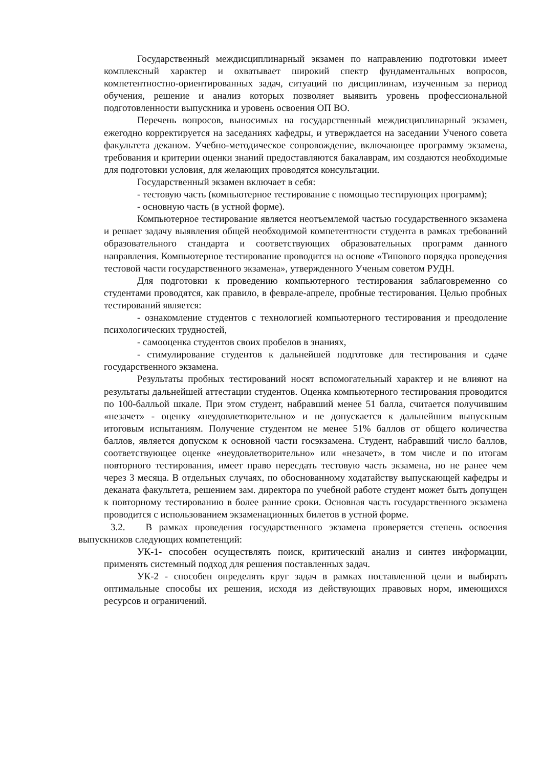Государственный междисциплинарный экзамен по направлению подготовки имеет комплексный характер и охватывает широкий спектр фундаментальных вопросов, компетентностно-ориентированных задач, ситуаций по дисциплинам, изученным за период обучения, решение и анализ которых позволяет выявить уровень профессиональной подготовленности выпускника и уровень освоения ОП ВО.
Перечень вопросов, выносимых на государственный междисциплинарный экзамен, ежегодно корректируется на заседаниях кафедры, и утверждается на заседании Ученого совета факультета деканом. Учебно-методическое сопровождение, включающее программу экзамена, требования и критерии оценки знаний предоставляются бакалаврам, им создаются необходимые для подготовки условия, для желающих проводятся консультации.
Государственный экзамен включает в себя:
- тестовую часть (компьютерное тестирование с помощью тестирующих программ);
- основную часть (в устной форме).
Компьютерное тестирование является неотъемлемой частью государственного экзамена и решает задачу выявления общей необходимой компетентности студента в рамках требований образовательного стандарта и соответствующих образовательных программ данного направления. Компьютерное тестирование проводится на основе «Типового порядка проведения тестовой части государственного экзамена», утвержденного Ученым советом РУДН.
Для подготовки к проведению компьютерного тестирования заблаговременно со студентами проводятся, как правило, в феврале-апреле, пробные тестирования. Целью пробных тестирований является:
- ознакомление студентов с технологией компьютерного тестирования и преодоление психологических трудностей,
- самооценка студентов своих пробелов в знаниях,
- стимулирование студентов к дальнейшей подготовке для тестирования и сдаче государственного экзамена.
Результаты пробных тестирований носят вспомогательный характер и не влияют на результаты дальнейшей аттестации студентов. Оценка компьютерного тестирования проводится по 100-балльой шкале. При этом студент, набравший менее 51 балла, считается получившим «незачет» - оценку «неудовлетворительно» и не допускается к дальнейшим выпускным итоговым испытаниям. Получение студентом не менее 51% баллов от общего количества баллов, является допуском к основной части госэкзамена. Студент, набравший число баллов, соответствующее оценке «неудовлетворительно» или «незачет», в том числе и по итогам повторного тестирования, имеет право пересдать тестовую часть экзамена, но не ранее чем через 3 месяца. В отдельных случаях, по обоснованному ходатайству выпускающей кафедры и деканата факультета, решением зам. директора по учебной работе студент может быть допущен к повторному тестированию в более ранние сроки. Основная часть государственного экзамена проводится с использованием экзаменационных билетов в устной форме.
3.2. В рамках проведения государственного экзамена проверяется степень освоения выпускников следующих компетенций:
УК-1- способен осуществлять поиск, критический анализ и синтез информации, применять системный подход для решения поставленных задач.
УК-2 - способен определять круг задач в рамках поставленной цели и выбирать оптимальные способы их решения, исходя из действующих правовых норм, имеющихся ресурсов и ограничений.